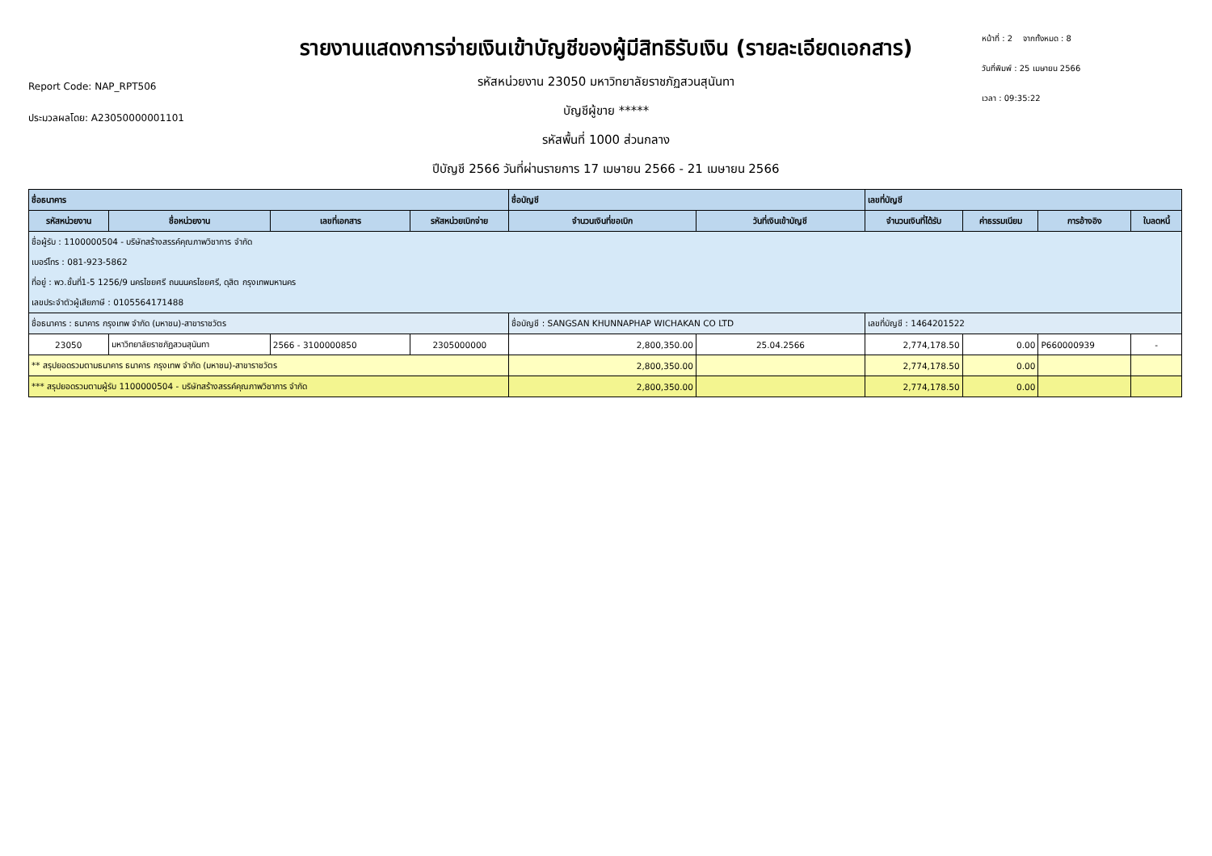Report Code: NAP_RPT506
ประมวลผลโดย: A23050000001101
รายงานแสดงการจ่ายเงินเข้าบัญชีของผู้มีสิทธิรับเงิน (รายละเอียดเอกสาร)
รหัสหน่วยงาน 23050 มหาวิทยาลัยราชภัฏสวนสุนันทา
บัญชีผู้ขาย *****
รหัสพื้นที่ 1000 ส่วนกลาง
ปีบัญชี 2566 วันที่ผ่านรายการ 17 เมษายน 2566 - 21 เมษายน 2566
หน้าที่ : 2 จากทั้งหมด : 8
วันที่พิมพ์ : 25 เมษายน 2566
เวลา : 09:35:22
| ชื่อธนาคาร | | | | ชื่อบัญชี | | เลขที่บัญชี | | | |
| --- | --- | --- | --- | --- | --- | --- | --- | --- | --- |
| รหัสหน่วยงาน | ชื่อหน่วยงาน | เลขที่เอกสาร | รหัสหน่วยเบิกจ่าย | จำนวนเงินที่ขอเบิก | วันที่เงินเข้าบัญชี | จำนวนเงินที่ได้รับ | ค่าธรรมเนียม | การอ้างอิง | ใบลดหนี้ |
| ชื่อผู้รับ : 1100000504 - บริษัทสร้างสรรค์คุณภาพวิชาการ จำกัด | | | | | | | | | |
| เบอร์โทร : 081-923-5862 | | | | | | | | | |
| ที่อยู่ : พว.ชั้นที่1-5 1256/9 นครไชยศรี ถนนนครไชยศรี, ดุสิต กรุงเทพมหานคร | | | | | | | | | |
| เลขประจำตัวผู้เสียภาษี : 0105564171488 | | | | | | | | | |
| ชื่อธนาคาร : ธนาคาร กรุงเทพ จำกัด (มหาชน)-สาขาราชวัตร | | | | ชื่อบัญชี : SANGSAN KHUNNAPHAP WICHAKAN CO LTD | | เลขที่บัญชี : 1464201522 | | | |
| 23050 | มหาวิทยาลัยราชภัฏสวนสุนันทา | 2566 - 3100000850 | 2305000000 | 2,800,350.00 | 25.04.2566 | 2,774,178.50 | 0.00 | P660000939 | - |
| ** สรุปยอดรวมตามธนาคาร ธนาคาร กรุงเทพ จำกัด (มหาชน)-สาขาราชวัตร | | | | 2,800,350.00 | | 2,774,178.50 | 0.00 | | |
| *** สรุปยอดรวมตามผู้รับ 1100000504 - บริษัทสร้างสรรค์คุณภาพวิชาการ จำกัด | | | | 2,800,350.00 | | 2,774,178.50 | 0.00 | | |